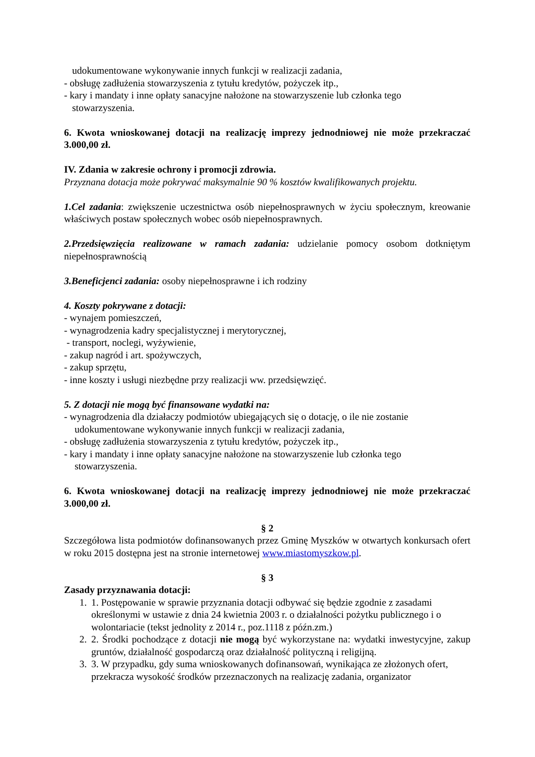udokumentowane wykonywanie innych funkcji w realizacji zadania,
- obsługę zadłużenia stowarzyszenia z tytułu kredytów, pożyczek itp.,
- kary i mandaty i inne opłaty sanacyjne nałożone na stowarzyszenie lub członka tego
stowarzyszenia.
6. Kwota wnioskowanej dotacji na realizację imprezy jednodniowej nie może przekraczać 3.000,00 zł.
IV. Zdania w zakresie ochrony i promocji zdrowia.
Przyznana dotacja może pokrywać maksymalnie 90 % kosztów kwalifikowanych projektu.
1.Cel zadania: zwiększenie uczestnictwa osób niepełnosprawnych w życiu społecznym, kreowanie właściwych postaw społecznych wobec osób niepełnosprawnych.
2.Przedsięwzięcia realizowane w ramach zadania: udzielanie pomocy osobom dotkniętym niepełnosprawnością
3.Beneficjenci zadania: osoby niepełnosprawne i ich rodziny
4. Koszty pokrywane z dotacji:
- wynajem pomieszczeń,
- wynagrodzenia kadry specjalistycznej i merytorycznej,
- transport, noclegi, wyżywienie,
- zakup nagród i art. spożywczych,
- zakup sprzętu,
- inne koszty i usługi niezbędne przy realizacji ww. przedsięwzięć.
5. Z dotacji nie mogą być finansowane wydatki na:
- wynagrodzenia dla działaczy podmiotów ubiegających się o dotację, o ile nie zostanie
udokumentowane wykonywanie innych funkcji w realizacji zadania,
- obsługę zadłużenia stowarzyszenia z tytułu kredytów, pożyczek itp.,
- kary i mandaty i inne opłaty sanacyjne nałożone na stowarzyszenie lub członka tego
stowarzyszenia.
6. Kwota wnioskowanej dotacji na realizację imprezy jednodniowej nie może przekraczać 3.000,00 zł.
§ 2
Szczegółowa lista podmiotów dofinansowanych przez Gminę Myszków w otwartych konkursach ofert w roku 2015 dostępna jest na stronie internetowej www.miastomyszkow.pl.
§ 3
Zasady przyznawania dotacji:
1. 1. Postępowanie w sprawie przyznania dotacji odbywać się będzie zgodnie z zasadami określonymi w ustawie z dnia 24 kwietnia 2003 r. o działalności pożytku publicznego i o wolontariacie (tekst jednolity z 2014 r., poz.1118 z późn.zm.)
2. 2. Środki pochodzące z dotacji nie mogą być wykorzystane na: wydatki inwestycyjne, zakup gruntów, działalność gospodarczą oraz działalność polityczną i religijną.
3. 3. W przypadku, gdy suma wnioskowanych dofinansowań, wynikająca ze złożonych ofert, przekracza wysokość środków przeznaczonych na realizację zadania, organizator